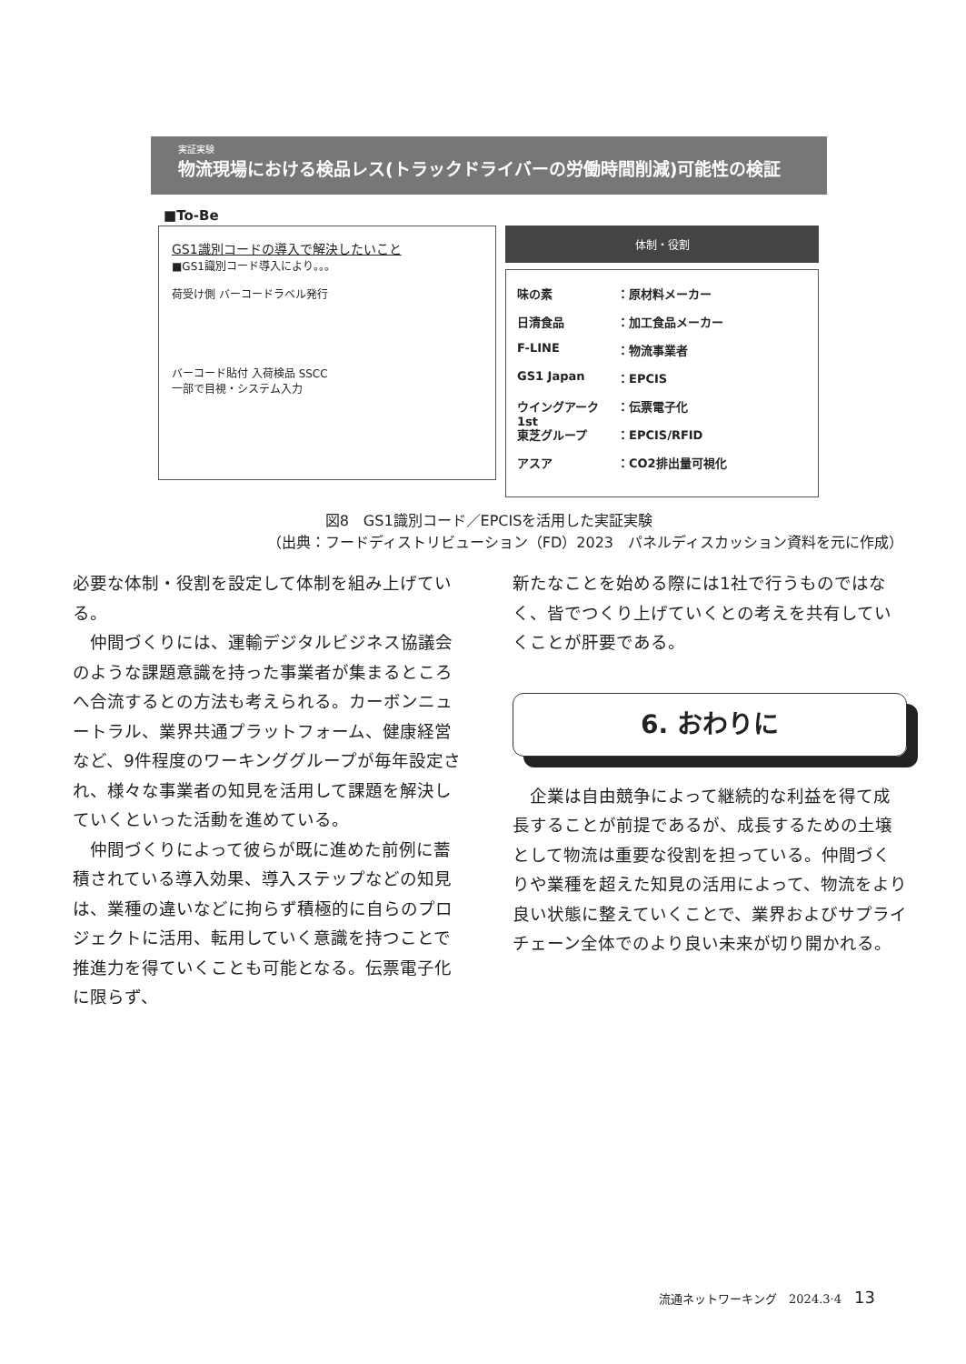実証実験
物流現場における検品レス(トラックドライバーの労働時間削減)可能性の検証
■To-Be
GS1識別コードの導入で解決したいこと
■GS1識別コード導入により。。。
荷受け側 バーコードラベル発行
バーコード貼付 入荷検品 SSCC
一部で目視・システム入力
体制・役割
味の素 ：原材料メーカー
日清食品 ：加工食品メーカー
F-LINE ：物流事業者
GS1 Japan ：EPCIS
ウイングアーク1st ：伝票電子化
東芝グループ ：EPCIS/RFID
アスア ：CO2排出量可視化
図8　GS1識別コード／EPCISを活用した実証実験
（出典：フードディストリビューション（FD）2023　パネルディスカッション資料を元に作成）
必要な体制・役割を設定して体制を組み上げている。
　仲間づくりには、運輸デジタルビジネス協議会のような課題意識を持った事業者が集まるところへ合流するとの方法も考えられる。カーボンニュートラル、業界共通プラットフォーム、健康経営など、9件程度のワーキンググループが毎年設定され、様々な事業者の知見を活用して課題を解決していくといった活動を進めている。
　仲間づくりによって彼らが既に進めた前例に蓄積されている導入効果、導入ステップなどの知見は、業種の違いなどに拘らず積極的に自らのプロジェクトに活用、転用していく意識を持つことで推進力を得ていくことも可能となる。伝票電子化に限らず、
新たなことを始める際には1社で行うものではなく、皆でつくり上げていくとの考えを共有していくことが肝要である。
6. おわりに
　企業は自由競争によって継続的な利益を得て成長することが前提であるが、成長するための土壌として物流は重要な役割を担っている。仲間づくりや業種を超えた知見の活用によって、物流をより良い状態に整えていくことで、業界およびサプライチェーン全体でのより良い未来が切り開かれる。
流通ネットワーキング　2024.3·4 13